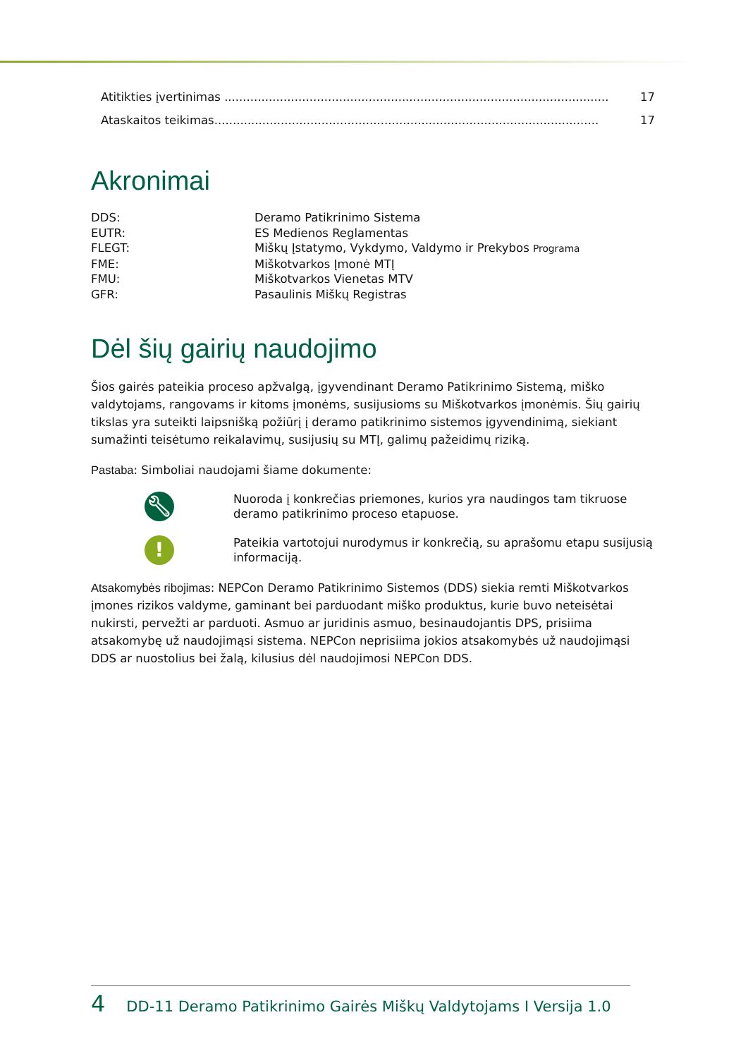Atitikties įvertinimas ........................................................................................................ 17
Ataskaitos teikimas........................................................................................................ 17
Akronimai
DDS: Deramo Patikrinimo Sistema
EUTR: ES Medienos Reglamentas
FLEGT: Miškų Įstatymo, Vykdymo, Valdymo ir Prekybos Programa
FME: Miškotvarkos Įmonė MTĮ
FMU: Miškotvarkos Vienetas MTV
GFR: Pasaulinis Miškų Registras
Dėl šių gairių naudojimo
Šios gairės pateikia proceso apžvalgą, įgyvendinant Deramo Patikrinimo Sistemą, miško valdytojams, rangovams ir kitoms įmonėms, susijusioms su Miškotvarkos įmonėmis. Šių gairių tikslas yra suteikti laipsnišką požiūrį į deramo patikrinimo sistemos įgyvendinimą, siekiant sumažinti teisėtumo reikalavimų, susijusių su MTĮ, galimų pažeidimų riziką.
Pastaba: Simboliai naudojami šiame dokumente:
🔧︎
Nuoroda į konkrečias priemones, kurios yra naudingos tam tikruose deramo patikrinimo proceso etapuose.
!
Pateikia vartotojui nurodymus ir konkrečią, su aprašomu etapu susijusią informaciją.
Atsakomybės ribojimas: NEPCon Deramo Patikrinimo Sistemos (DDS) siekia remti Miškotvarkos įmones rizikos valdyme, gaminant bei parduodant miško produktus, kurie buvo neteisėtai nukirsti, pervežti ar parduoti. Asmuo ar juridinis asmuo, besinaudojantis DPS, prisiima atsakomybę už naudojimąsi sistema. NEPCon neprisiima jokios atsakomybės už naudojimąsi DDS ar nuostolius bei žalą, kilusius dėl naudojimosi NEPCon DDS.
4 DD-11 Deramo Patikrinimo Gairės Miškų Valdytojams I Versija 1.0